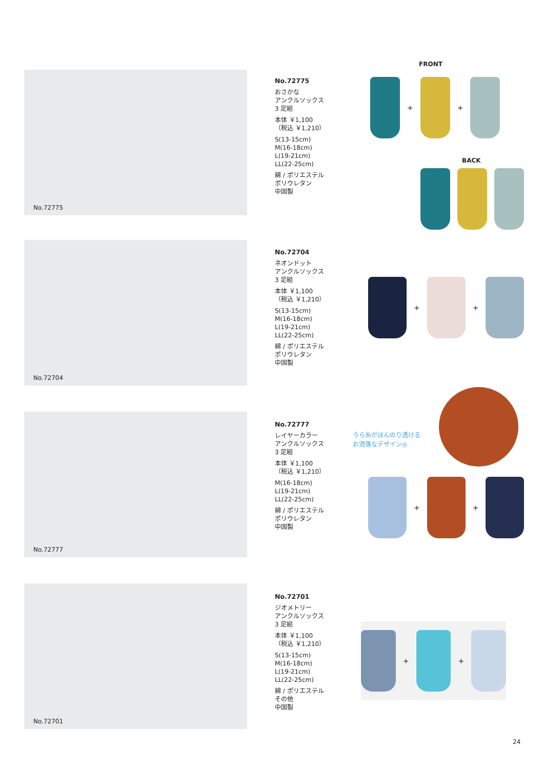FRONT
No.72775
No.72775
おさかな
アンクルソックス
3 足組
本体 ￥1,100
（税込 ￥1,210）
S(13-15cm)
M(16-18cm)
L(19-21cm)
LL(22-25cm)
綿 / ポリエステル
ポリウレタン
中国製
+
+
BACK
No.72704
No.72704
ネオンドット
アンクルソックス
3 足組
本体 ￥1,100
（税込 ￥1,210）
S(13-15cm)
M(16-18cm)
L(19-21cm)
LL(22-25cm)
綿 / ポリエステル
ポリウレタン
中国製
+
+
No.72777
No.72777
レイヤーカラー
アンクルソックス
3 足組
本体 ￥1,100
（税込 ￥1,210）
M(16-18cm)
L(19-21cm)
LL(22-25cm)
綿 / ポリエステル
ポリウレタン
中国製
うら糸がほんのり透ける
お洒落なデザイン◎
+
+
No.72701
No.72701
ジオメトリー
アンクルソックス
3 足組
本体 ￥1,100
（税込 ￥1,210）
S(13-15cm)
M(16-18cm)
L(19-21cm)
LL(22-25cm)
綿 / ポリエステル
その他
中国製
+
+
24